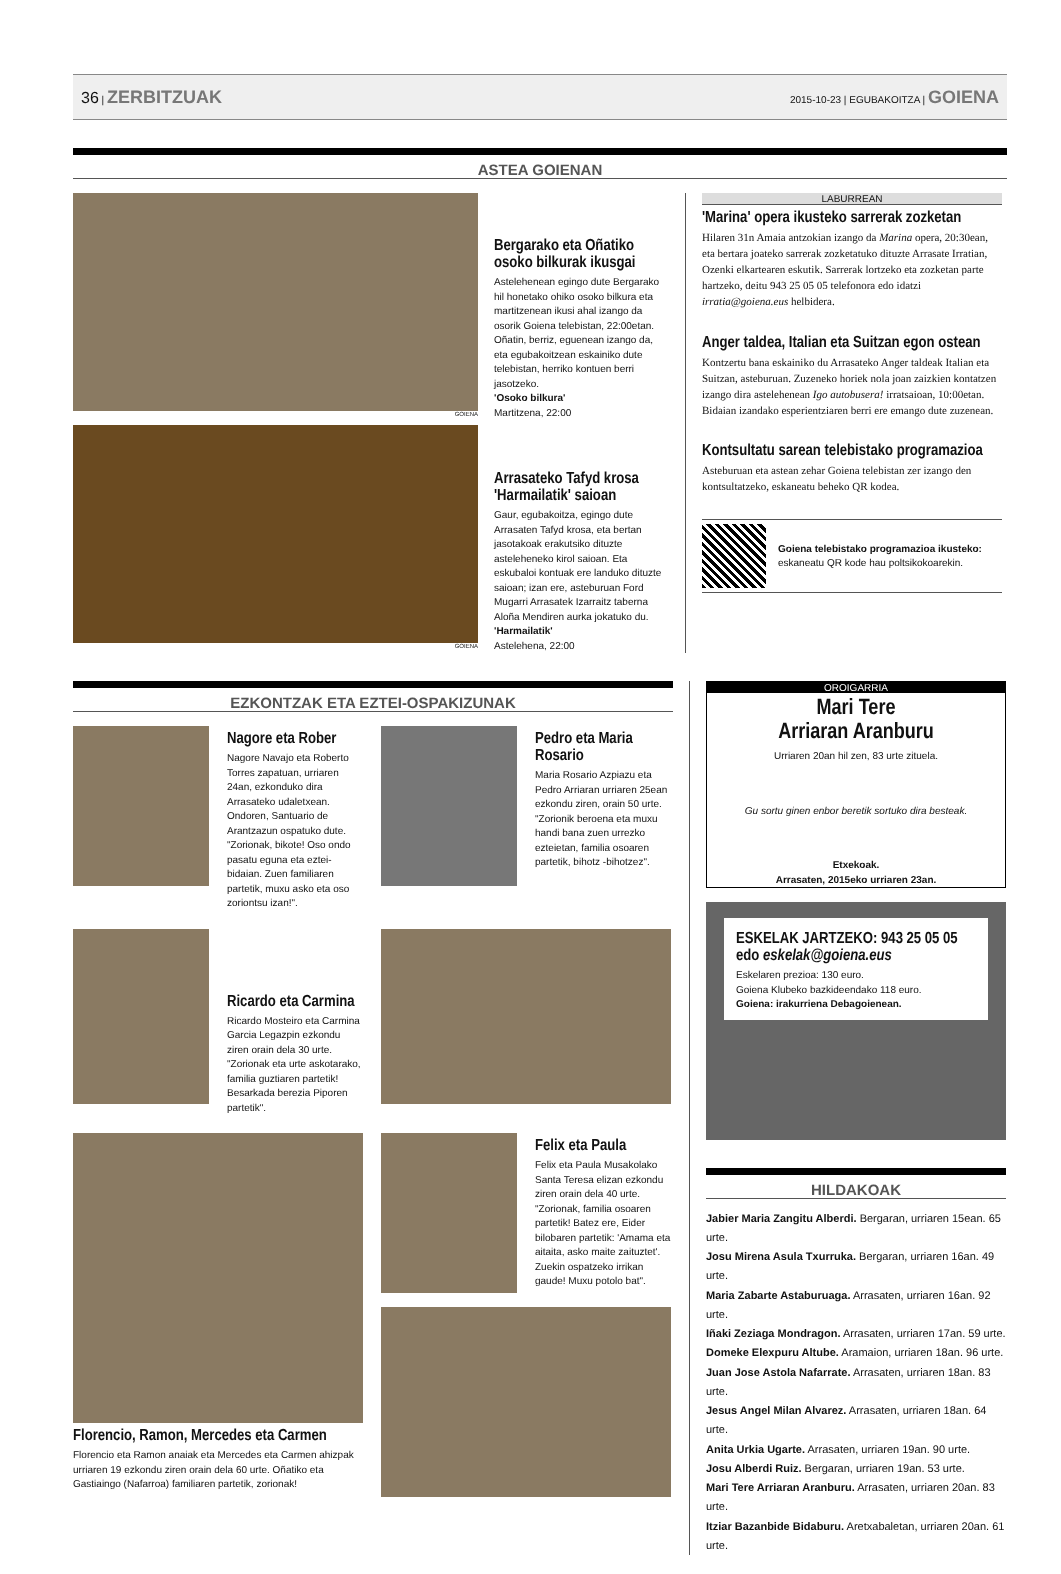36 | ZERBITZUAK 2015-10-23 | EGUBAKOITZA | GOIENA
ASTEA GOIENAN
GOIENA
GOIENA
Bergarako eta Oñatiko osoko bilkurak ikusgai
Astelehenean egingo dute Bergarako hil honetako ohiko osoko bilkura eta martitzenean ikusi ahal izango da osorik Goiena telebistan, 22:00etan. Oñatin, berriz, eguenean izango da, eta egubakoitzean eskainiko dute telebistan, herriko kontuen berri jasotzeko.
'Osoko bilkura'
Martitzena, 22:00
Arrasateko Tafyd krosa 'Harmailatik' saioan
Gaur, egubakoitza, egingo dute Arrasaten Tafyd krosa, eta bertan jasotakoak erakutsiko dituzte asteleheneko kirol saioan. Eta eskubaloi kontuak ere landuko dituzte saioan; izan ere, asteburuan Ford Mugarri Arrasatek Izarraitz taberna Aloña Mendiren aurka jokatuko du.
'Harmailatik'
Astelehena, 22:00
LABURREAN
'Marina' opera ikusteko sarrerak zozketan
Hilaren 31n Amaia antzokian izango da Marina opera, 20:30ean, eta bertara joateko sarrerak zozketatuko dituzte Arrasate Irratian, Ozenki elkartearen eskutik. Sarrerak lortzeko eta zozketan parte hartzeko, deitu 943 25 05 05 telefonora edo idatzi irratia@goiena.eus helbidera.
Anger taldea, Italian eta Suitzan egon ostean
Kontzertu bana eskainiko du Arrasateko Anger taldeak Italian eta Suitzan, asteburuan. Zuzeneko horiek nola joan zaizkien kontatzen izango dira astelehenean Igo autobusera! irratsaioan, 10:00etan. Bidaian izandako esperientziaren berri ere emango dute zuzenean.
Kontsultatu sarean telebistako programazioa
Asteburuan eta astean zehar Goiena telebistan zer izango den kontsultatzeko, eskaneatu beheko QR kodea.
Goiena telebistako programazioa ikusteko:
eskaneatu QR kode hau poltsikokoarekin.
EZKONTZAK ETA EZTEI-OSPAKIZUNAK
Nagore eta Rober
Nagore Navajo eta Roberto Torres zapatuan, urriaren 24an, ezkonduko dira Arrasateko udaletxean. Ondoren, Santuario de Arantzazun ospatuko dute. "Zorionak, bikote! Oso ondo pasatu eguna eta eztei-bidaian. Zuen familiaren partetik, muxu asko eta oso zoriontsu izan!".
Pedro eta Maria Rosario
Maria Rosario Azpiazu eta Pedro Arriaran urriaren 25ean ezkondu ziren, orain 50 urte. "Zorionik beroena eta muxu handi bana zuen urrezko ezteietan, familia osoaren partetik, bihotz -bihotzez".
Ricardo eta Carmina
Ricardo Mosteiro eta Carmina Garcia Legazpin ezkondu ziren orain dela 30 urte. "Zorionak eta urte askotarako, familia guztiaren partetik! Besarkada berezia Piporen partetik".
Florencio, Ramon, Mercedes eta Carmen
Florencio eta Ramon anaiak eta Mercedes eta Carmen ahizpak urriaren 19 ezkondu ziren orain dela 60 urte. Oñatiko eta Gastiaingo (Nafarroa) familiaren partetik, zorionak!
Felix eta Paula
Felix eta Paula Musakolako Santa Teresa elizan ezkondu ziren orain dela 40 urte. "Zorionak, familia osoaren partetik! Batez ere, Eider bilobaren partetik: 'Amama eta aitaita, asko maite zaituztet'. Zuekin ospatzeko irrikan gaude! Muxu potolo bat".
OROIGARRIA
Mari Tere
Arriaran Aranburu
Urriaren 20an hil zen, 83 urte zituela.
Gu sortu ginen enbor beretik sortuko dira besteak.
Etxekoak.
Arrasaten, 2015eko urriaren 23an.
ESKELAK JARTZEKO: 943 25 05 05
edo eskelak@goiena.eus
Eskelaren prezioa: 130 euro.
Goiena Klubeko bazkideendako 118 euro.
Goiena: irakurriena Debagoienean.
HILDAKOAK
Jabier Maria Zangitu Alberdi. Bergaran, urriaren 15ean. 65 urte.
Josu Mirena Asula Txurruka. Bergaran, urriaren 16an. 49 urte.
Maria Zabarte Astaburuaga. Arrasaten, urriaren 16an. 92 urte.
Iñaki Zeziaga Mondragon. Arrasaten, urriaren 17an. 59 urte.
Domeke Elexpuru Altube. Aramaion, urriaren 18an. 96 urte.
Juan Jose Astola Nafarrate. Arrasaten, urriaren 18an. 83 urte.
Jesus Angel Milan Alvarez. Arrasaten, urriaren 18an. 64 urte.
Anita Urkia Ugarte. Arrasaten, urriaren 19an. 90 urte.
Josu Alberdi Ruiz. Bergaran, urriaren 19an. 53 urte.
Mari Tere Arriaran Aranburu. Arrasaten, urriaren 20an. 83 urte.
Itziar Bazanbide Bidaburu. Aretxabaletan, urriaren 20an. 61 urte.